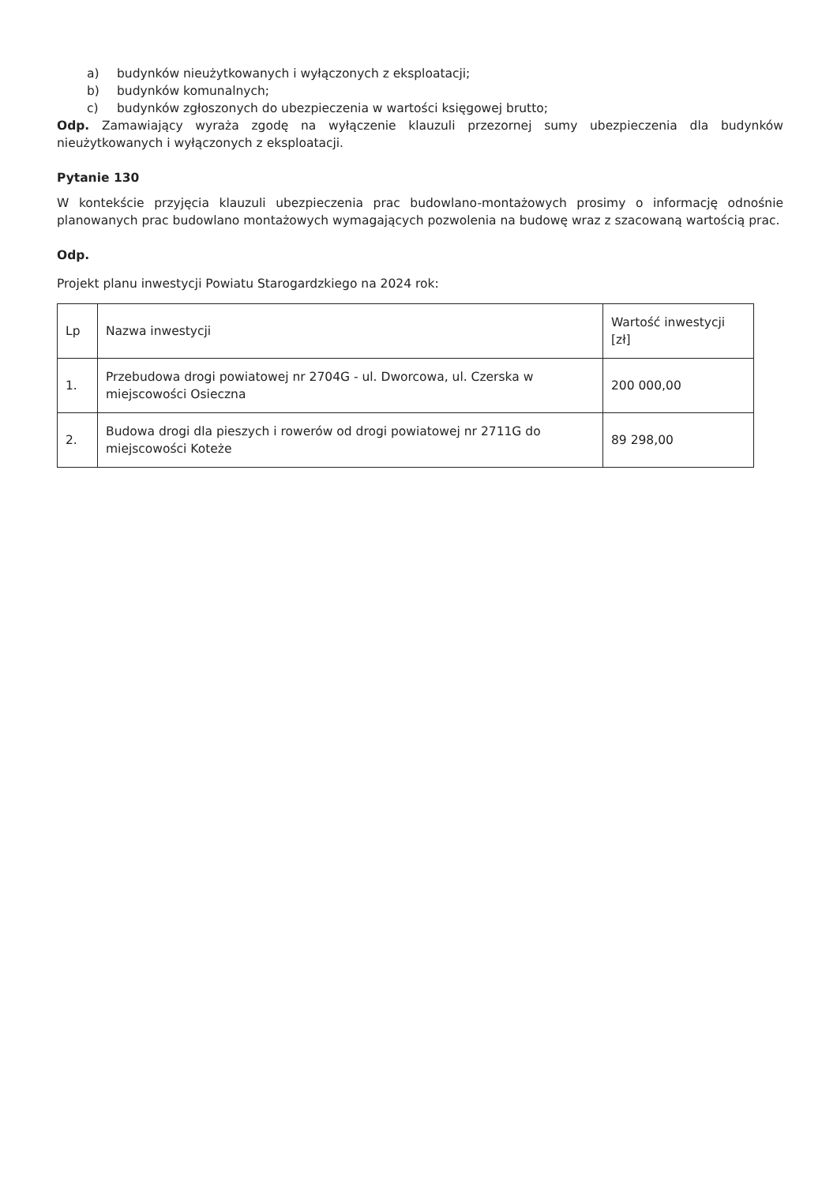a) budynków nieużytkowanych i wyłączonych z eksploatacji;
b) budynków komunalnych;
c) budynków zgłoszonych do ubezpieczenia w wartości księgowej brutto;
Odp. Zamawiający wyraża zgodę na wyłączenie klauzuli przezornej sumy ubezpieczenia dla budynków nieużytkowanych i wyłączonych z eksploatacji.
Pytanie 130
W kontekście przyjęcia klauzuli ubezpieczenia prac budowlano-montażowych prosimy o informację odnośnie planowanych prac budowlano montażowych wymagających pozwolenia na budowę wraz z szacowaną wartością prac.
Odp.
Projekt planu inwestycji Powiatu Starogardzkiego na 2024 rok:
| Lp | Nazwa inwestycji | Wartość inwestycji [zł] |
| 1. | Przebudowa drogi powiatowej nr 2704G - ul. Dworcowa, ul. Czerska w miejscowości Osieczna | 200 000,00 |
| 2. | Budowa drogi dla pieszych i rowerów od drogi powiatowej nr 2711G do miejscowości Koteże | 89 298,00 |